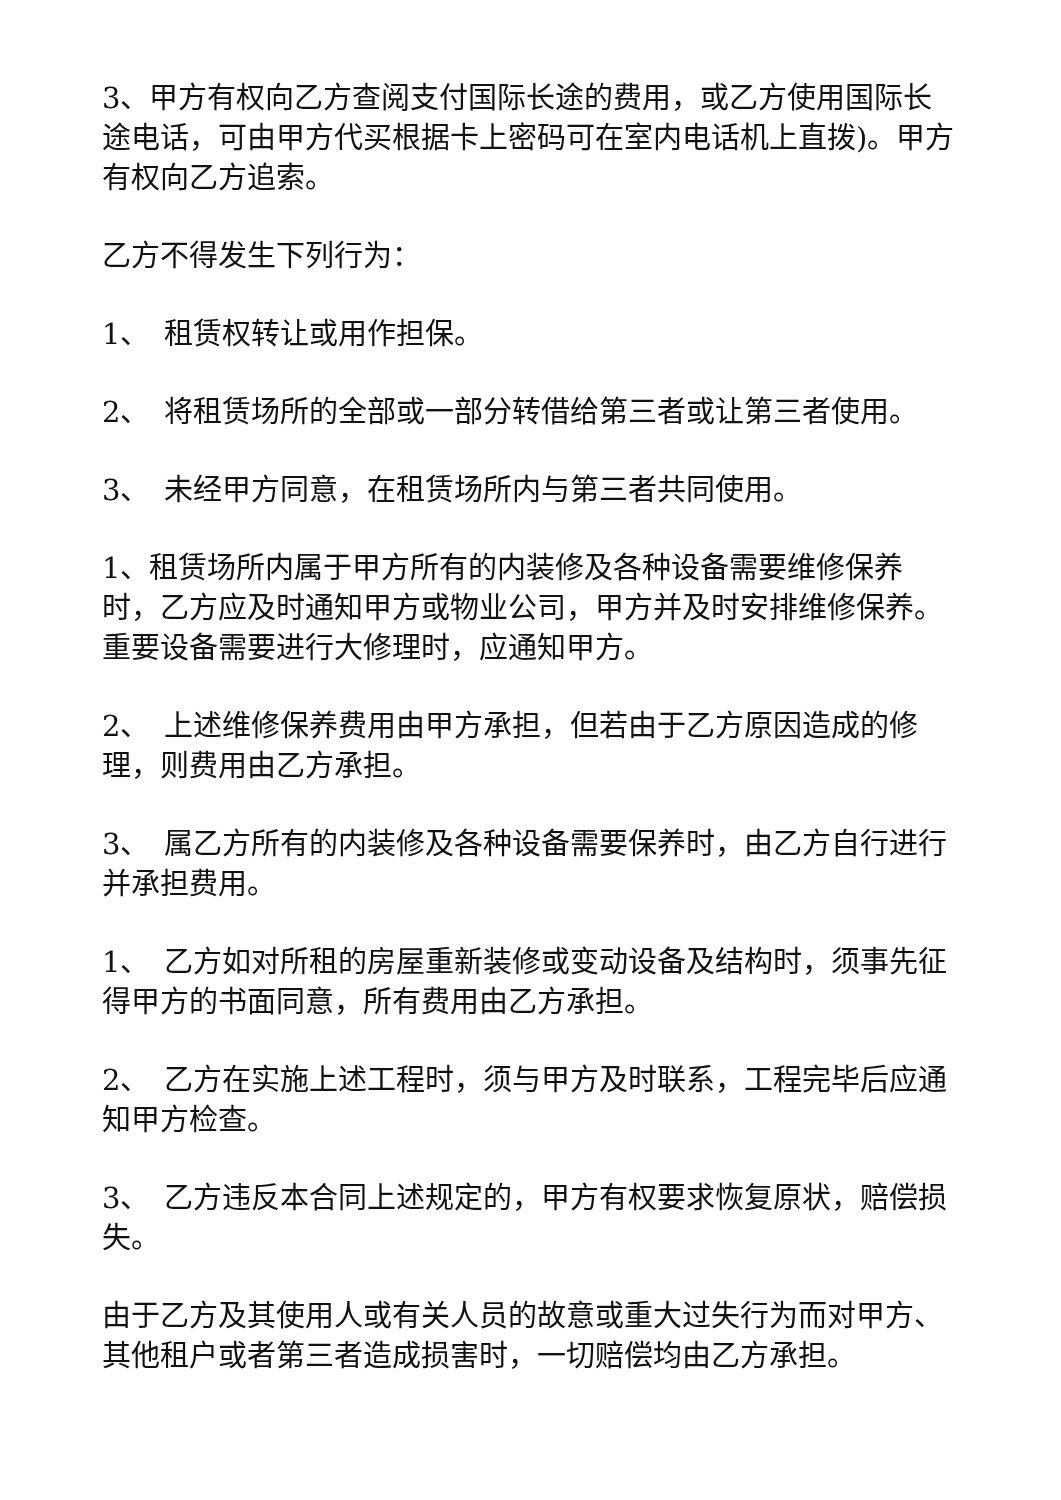3、甲方有权向乙方查阅支付国际长途的费用，或乙方使用国际长途电话，可由甲方代买根据卡上密码可在室内电话机上直拨)。甲方有权向乙方追索。
乙方不得发生下列行为：
1、　租赁权转让或用作担保。
2、　将租赁场所的全部或一部分转借给第三者或让第三者使用。
3、　未经甲方同意，在租赁场所内与第三者共同使用。
1、租赁场所内属于甲方所有的内装修及各种设备需要维修保养时，乙方应及时通知甲方或物业公司，甲方并及时安排维修保养。重要设备需要进行大修理时，应通知甲方。
2、　上述维修保养费用由甲方承担，但若由于乙方原因造成的修理，则费用由乙方承担。
3、　属乙方所有的内装修及各种设备需要保养时，由乙方自行进行并承担费用。
1、　乙方如对所租的房屋重新装修或变动设备及结构时，须事先征得甲方的书面同意，所有费用由乙方承担。
2、　乙方在实施上述工程时，须与甲方及时联系，工程完毕后应通知甲方检查。
3、　乙方违反本合同上述规定的，甲方有权要求恢复原状，赔偿损失。
由于乙方及其使用人或有关人员的故意或重大过失行为而对甲方、其他租户或者第三者造成损害时，一切赔偿均由乙方承担。